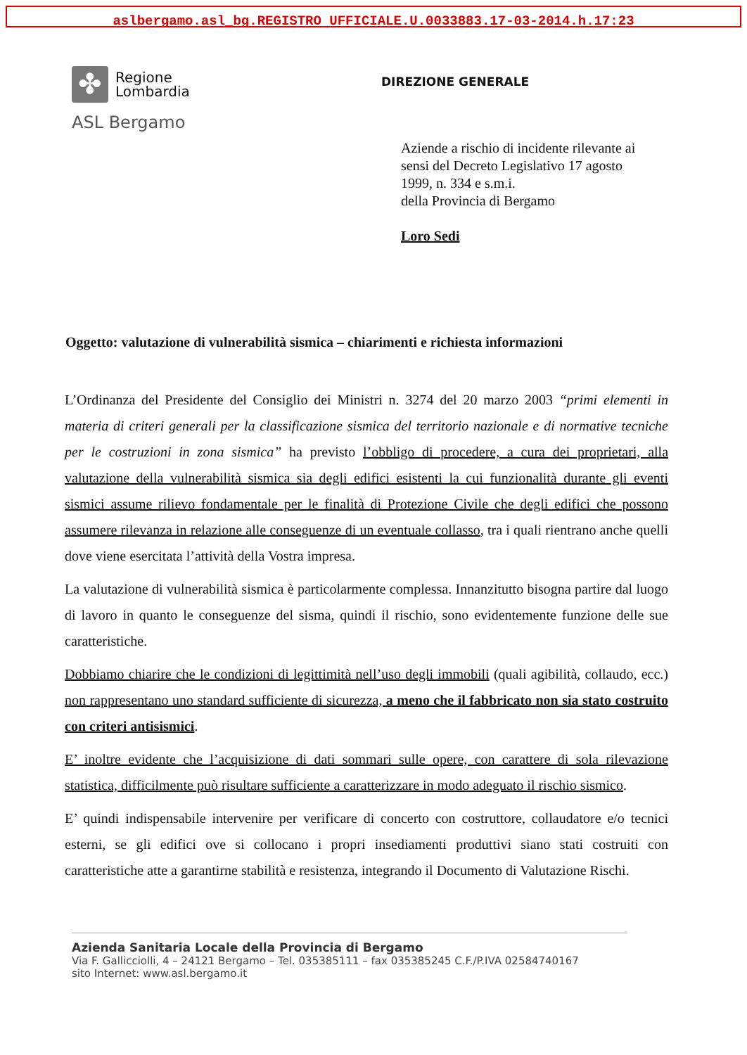aslbergamo.asl_bg.REGISTRO UFFICIALE.U.0033883.17-03-2014.h.17:23
✤
Regione
Lombardia
ASL Bergamo
DIREZIONE GENERALE
Aziende a rischio di incidente rilevante ai
sensi del Decreto Legislativo 17 agosto
1999, n. 334 e s.m.i.
della Provincia di Bergamo
Loro Sedi
Oggetto: valutazione di vulnerabilità sismica – chiarimenti e richiesta informazioni
L’Ordinanza del Presidente del Consiglio dei Ministri n. 3274 del 20 marzo 2003 “primi elementi in materia di criteri generali per la classificazione sismica del territorio nazionale e di normative tecniche per le costruzioni in zona sismica” ha previsto l’obbligo di procedere, a cura dei proprietari, alla valutazione della vulnerabilità sismica sia degli edifici esistenti la cui funzionalità durante gli eventi sismici assume rilievo fondamentale per le finalità di Protezione Civile che degli edifici che possono assumere rilevanza in relazione alle conseguenze di un eventuale collasso, tra i quali rientrano anche quelli dove viene esercitata l’attività della Vostra impresa.
La valutazione di vulnerabilità sismica è particolarmente complessa. Innanzitutto bisogna partire dal luogo di lavoro in quanto le conseguenze del sisma, quindi il rischio, sono evidentemente funzione delle sue caratteristiche.
Dobbiamo chiarire che le condizioni di legittimità nell’uso degli immobili (quali agibilità, collaudo, ecc.) non rappresentano uno standard sufficiente di sicurezza, a meno che il fabbricato non sia stato costruito con criteri antisismici.
E’ inoltre evidente che l’acquisizione di dati sommari sulle opere, con carattere di sola rilevazione statistica, difficilmente può risultare sufficiente a caratterizzare in modo adeguato il rischio sismico.
E’ quindi indispensabile intervenire per verificare di concerto con costruttore, collaudatore e/o tecnici esterni, se gli edifici ove si collocano i propri insediamenti produttivi siano stati costruiti con caratteristiche atte a garantirne stabilità e resistenza, integrando il Documento di Valutazione Rischi.
Azienda Sanitaria Locale della Provincia di Bergamo
Via F. Gallicciolli, 4 – 24121 Bergamo – Tel. 035385111 – fax 035385245 C.F./P.IVA 02584740167
sito Internet: www.asl.bergamo.it